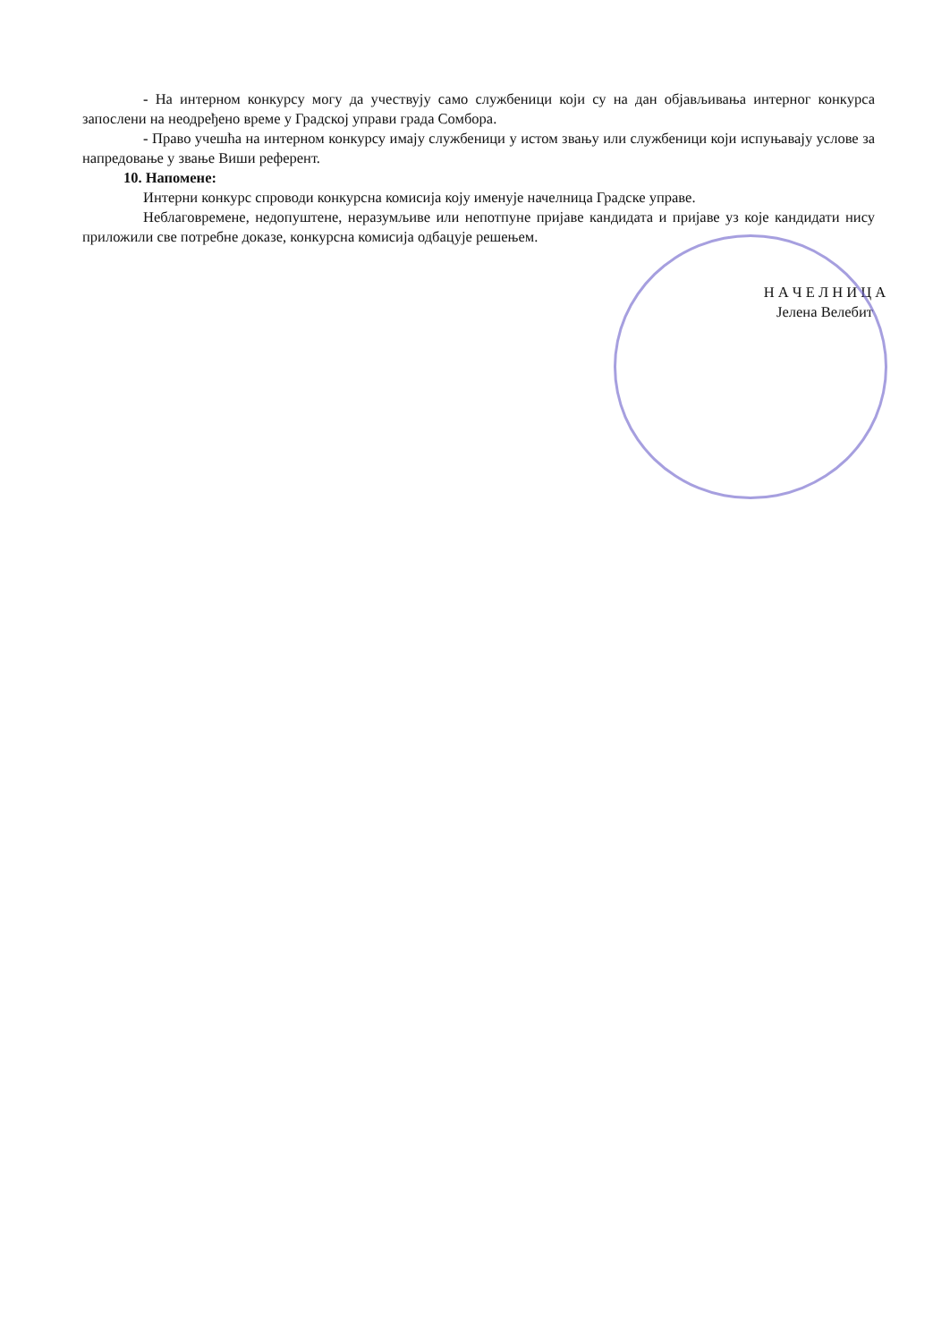- На интерном конкурсу могу да учествују само службеници који су на дан објављивања интерног конкурса запослени на неодређено време у Градској управи града Сомбора.
- Право учешћа на интерном конкурсу имају службеници у истом звању или службеници који испуњавају услове за напредовање у звање Виши референт.
10. Напомене:
Интерни конкурс спроводи конкурсна комисија коју именује начелница Градске управе.
Неблаговремене, недопуштене, неразумљиве или непотпуне пријаве кандидата и пријаве уз које кандидати нису приложили све потребне доказе, конкурсна комисија одбацује решењем.
Н А Ч Е Л Н И Ц А
Јелена Велебит